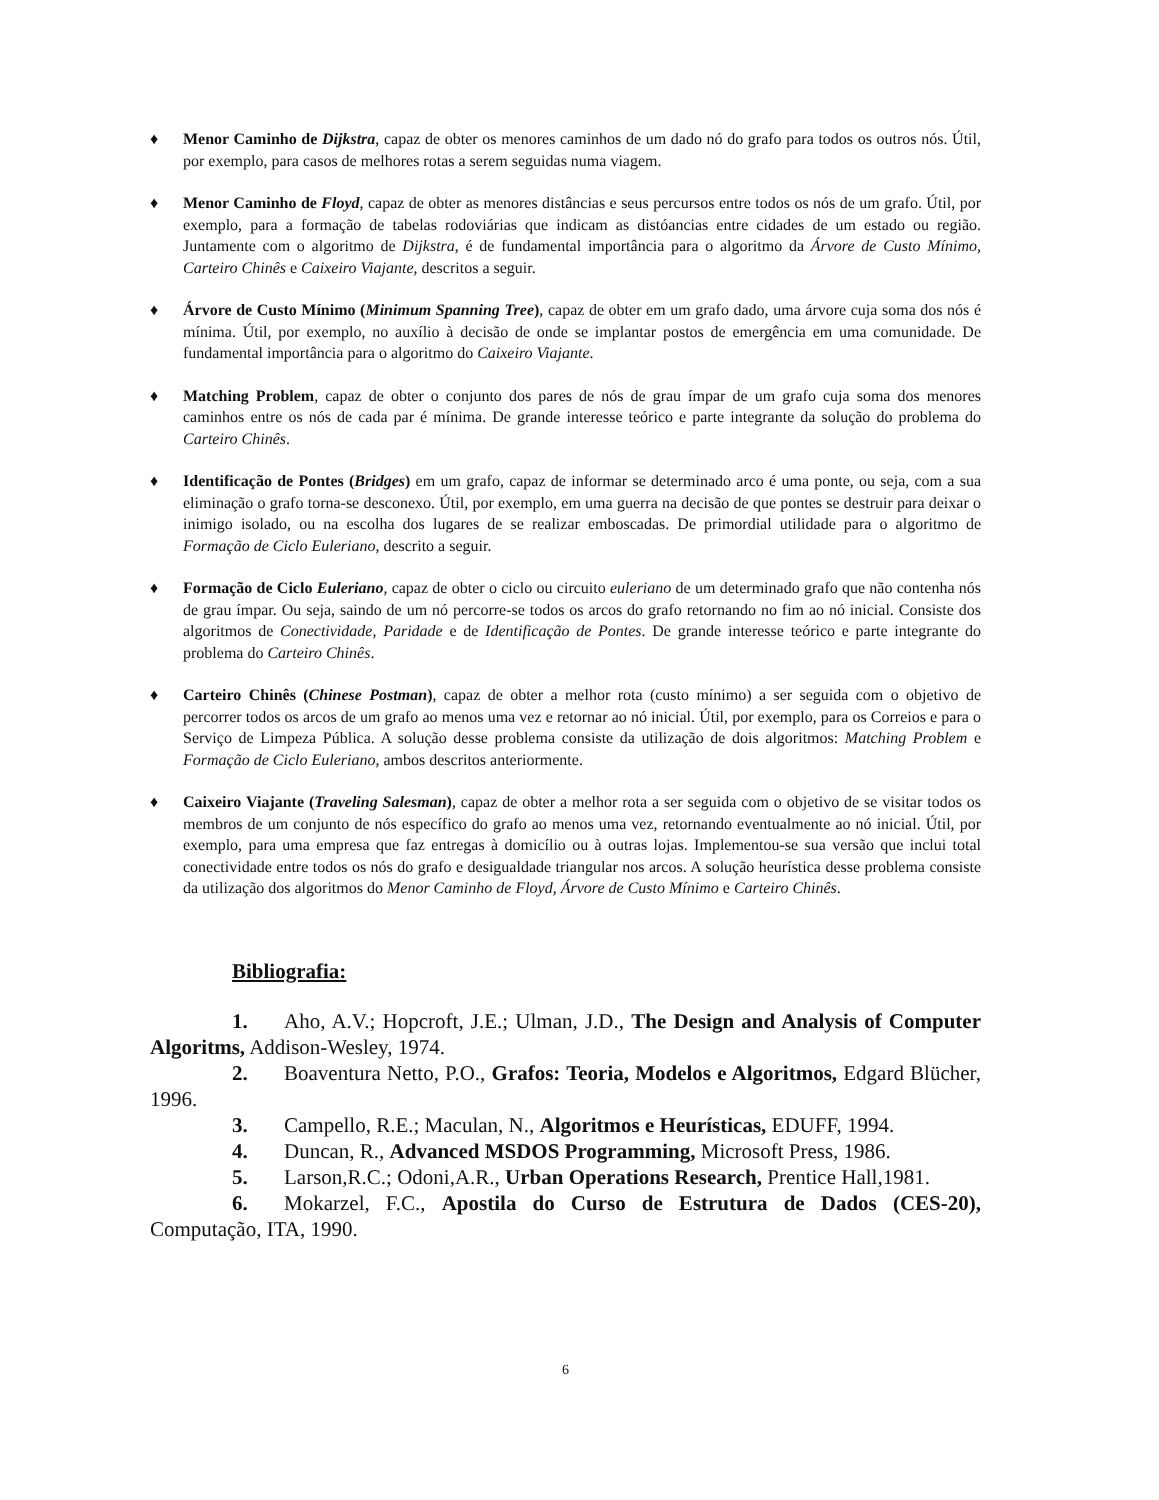♦ Menor Caminho de Dijkstra, capaz de obter os menores caminhos de um dado nó do grafo para todos os outros nós. Útil, por exemplo, para casos de melhores rotas a serem seguidas numa viagem.
♦ Menor Caminho de Floyd, capaz de obter as menores distâncias e seus percursos entre todos os nós de um grafo. Útil, por exemplo, para a formação de tabelas rodoviárias que indicam as distóancias entre cidades de um estado ou região. Juntamente com o algoritmo de Dijkstra, é de fundamental importância para o algoritmo da Árvore de Custo Mínimo, Carteiro Chinês e Caixeiro Viajante, descritos a seguir.
♦ Árvore de Custo Mínimo (Minimum Spanning Tree), capaz de obter em um grafo dado, uma árvore cuja soma dos nós é mínima. Útil, por exemplo, no auxílio à decisão de onde se implantar postos de emergência em uma comunidade. De fundamental importância para o algoritmo do Caixeiro Viajante.
♦ Matching Problem, capaz de obter o conjunto dos pares de nós de grau ímpar de um grafo cuja soma dos menores caminhos entre os nós de cada par é mínima. De grande interesse teórico e parte integrante da solução do problema do Carteiro Chinês.
♦ Identificação de Pontes (Bridges) em um grafo, capaz de informar se determinado arco é uma ponte, ou seja, com a sua eliminação o grafo torna-se desconexo. Útil, por exemplo, em uma guerra na decisão de que pontes se destruir para deixar o inimigo isolado, ou na escolha dos lugares de se realizar emboscadas. De primordial utilidade para o algoritmo de Formação de Ciclo Euleriano, descrito a seguir.
♦ Formação de Ciclo Euleriano, capaz de obter o ciclo ou circuito euleriano de um determinado grafo que não contenha nós de grau ímpar. Ou seja, saindo de um nó percorre-se todos os arcos do grafo retornando no fim ao nó inicial. Consiste dos algoritmos de Conectividade, Paridade e de Identificação de Pontes. De grande interesse teórico e parte integrante do problema do Carteiro Chinês.
♦ Carteiro Chinês (Chinese Postman), capaz de obter a melhor rota (custo mínimo) a ser seguida com o objetivo de percorrer todos os arcos de um grafo ao menos uma vez e retornar ao nó inicial. Útil, por exemplo, para os Correios e para o Serviço de Limpeza Pública. A solução desse problema consiste da utilização de dois algoritmos: Matching Problem e Formação de Ciclo Euleriano, ambos descritos anteriormente.
♦ Caixeiro Viajante (Traveling Salesman), capaz de obter a melhor rota a ser seguida com o objetivo de se visitar todos os membros de um conjunto de nós específico do grafo ao menos uma vez, retornando eventualmente ao nó inicial. Útil, por exemplo, para uma empresa que faz entregas à domicílio ou à outras lojas. Implementou-se sua versão que inclui total conectividade entre todos os nós do grafo e desigualdade triangular nos arcos. A solução heurística desse problema consiste da utilização dos algoritmos do Menor Caminho de Floyd, Árvore de Custo Mínimo e Carteiro Chinês.
Bibliografia:
1. Aho, A.V.; Hopcroft, J.E.; Ulman, J.D., The Design and Analysis of Computer Algoritms, Addison-Wesley, 1974.
2. Boaventura Netto, P.O., Grafos: Teoria, Modelos e Algoritmos, Edgard Blücher, 1996.
3. Campello, R.E.; Maculan, N., Algoritmos e Heurísticas, EDUFF, 1994.
4. Duncan, R., Advanced MSDOS Programming, Microsoft Press, 1986.
5. Larson,R.C.; Odoni,A.R., Urban Operations Research, Prentice Hall,1981.
6. Mokarzel, F.C., Apostila do Curso de Estrutura de Dados (CES-20), Computação, ITA, 1990.
6